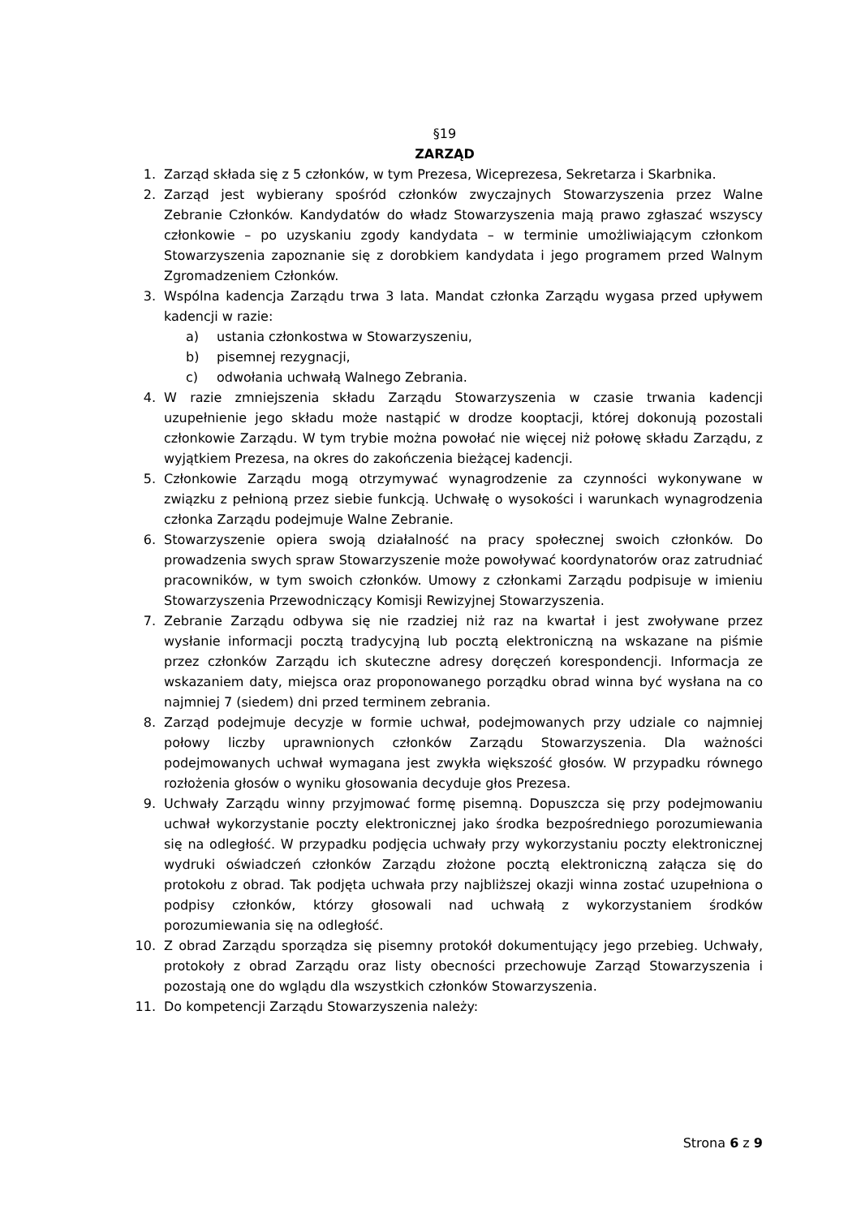§19
ZARZĄD
1. Zarząd składa się z 5 członków, w tym Prezesa, Wiceprezesa, Sekretarza i Skarbnika.
2. Zarząd jest wybierany spośród członków zwyczajnych Stowarzyszenia przez Walne Zebranie Członków. Kandydatów do władz Stowarzyszenia mają prawo zgłaszać wszyscy członkowie – po uzyskaniu zgody kandydata – w terminie umożliwiającym członkom Stowarzyszenia zapoznanie się z dorobkiem kandydata i jego programem przed Walnym Zgromadzeniem Członków.
3. Wspólna kadencja Zarządu trwa 3 lata. Mandat członka Zarządu wygasa przed upływem kadencji w razie:
a) ustania członkostwa w Stowarzyszeniu,
b) pisemnej rezygnacji,
c) odwołania uchwałą Walnego Zebrania.
4. W razie zmniejszenia składu Zarządu Stowarzyszenia w czasie trwania kadencji uzupełnienie jego składu może nastąpić w drodze kooptacji, której dokonują pozostali członkowie Zarządu. W tym trybie można powołać nie więcej niż połowę składu Zarządu, z wyjątkiem Prezesa, na okres do zakończenia bieżącej kadencji.
5. Członkowie Zarządu mogą otrzymywać wynagrodzenie za czynności wykonywane w związku z pełnioną przez siebie funkcją. Uchwałę o wysokości i warunkach wynagrodzenia członka Zarządu podejmuje Walne Zebranie.
6. Stowarzyszenie opiera swoją działalność na pracy społecznej swoich członków. Do prowadzenia swych spraw Stowarzyszenie może powoływać koordynatorów oraz zatrudniać pracowników, w tym swoich członków. Umowy z członkami Zarządu podpisuje w imieniu Stowarzyszenia Przewodniczący Komisji Rewizyjnej Stowarzyszenia.
7. Zebranie Zarządu odbywa się nie rzadziej niż raz na kwartał i jest zwoływane przez wysłanie informacji pocztą tradycyjną lub pocztą elektroniczną na wskazane na piśmie przez członków Zarządu ich skuteczne adresy doręczeń korespondencji. Informacja ze wskazaniem daty, miejsca oraz proponowanego porządku obrad winna być wysłana na co najmniej 7 (siedem) dni przed terminem zebrania.
8. Zarząd podejmuje decyzje w formie uchwał, podejmowanych przy udziale co najmniej połowy liczby uprawnionych członków Zarządu Stowarzyszenia. Dla ważności podejmowanych uchwał wymagana jest zwykła większość głosów. W przypadku równego rozłożenia głosów o wyniku głosowania decyduje głos Prezesa.
9. Uchwały Zarządu winny przyjmować formę pisemną. Dopuszcza się przy podejmowaniu uchwał wykorzystanie poczty elektronicznej jako środka bezpośredniego porozumiewania się na odległość. W przypadku podjęcia uchwały przy wykorzystaniu poczty elektronicznej wydruki oświadczeń członków Zarządu złożone pocztą elektroniczną załącza się do protokołu z obrad. Tak podjęta uchwała przy najbliższej okazji winna zostać uzupełniona o podpisy członków, którzy głosowali nad uchwałą z wykorzystaniem środków porozumiewania się na odległość.
10. Z obrad Zarządu sporządza się pisemny protokół dokumentujący jego przebieg. Uchwały, protokoły z obrad Zarządu oraz listy obecności przechowuje Zarząd Stowarzyszenia i pozostają one do wglądu dla wszystkich członków Stowarzyszenia.
11. Do kompetencji Zarządu Stowarzyszenia należy:
Strona 6 z 9